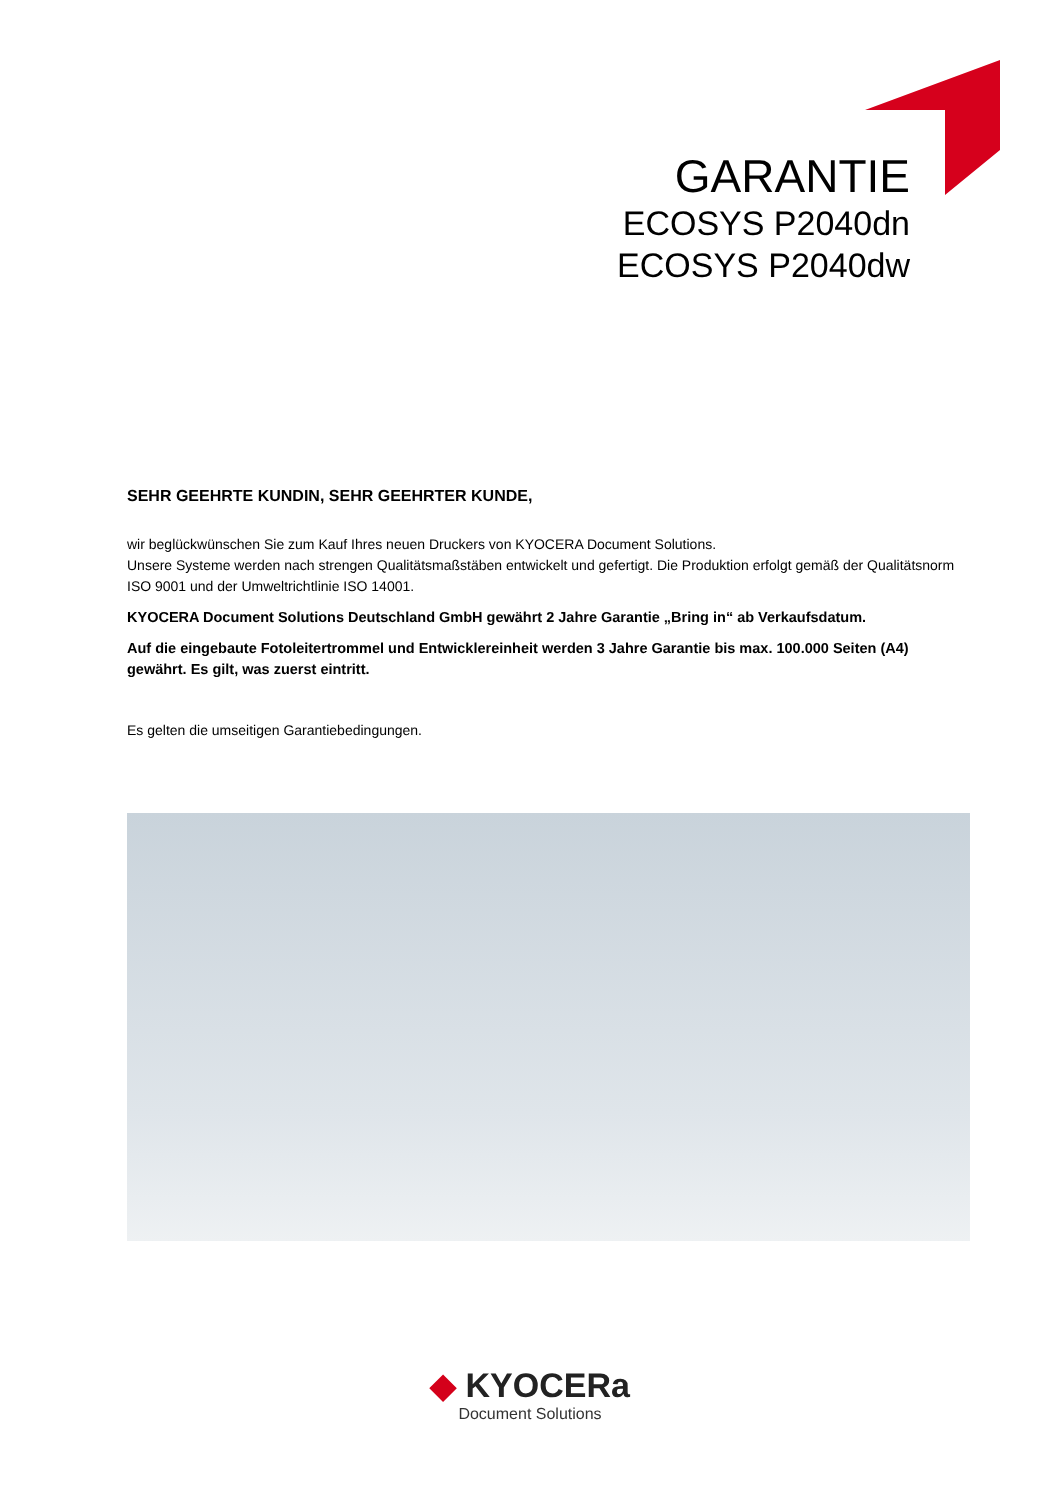GARANTIE
ECOSYS P2040dn
ECOSYS P2040dw
SEHR GEEHRTE KUNDIN, SEHR GEEHRTER KUNDE,
wir beglückwünschen Sie zum Kauf Ihres neuen Druckers von KYOCERA Document Solutions.
Unsere Systeme werden nach strengen Qualitätsmaßstäben entwickelt und gefertigt. Die Produktion erfolgt gemäß der Qualitätsnorm ISO 9001 und der Umweltrichtlinie ISO 14001.
KYOCERA Document Solutions Deutschland GmbH gewährt 2 Jahre Garantie „Bring in“ ab Verkaufsdatum.
Auf die eingebaute Fotoleitertrommel und Entwicklereinheit werden 3 Jahre Garantie bis max. 100.000 Seiten (A4) gewährt. Es gilt, was zuerst eintritt.
Es gelten die umseitigen Garantiebedingungen.
◆ KYOCERa
Document Solutions